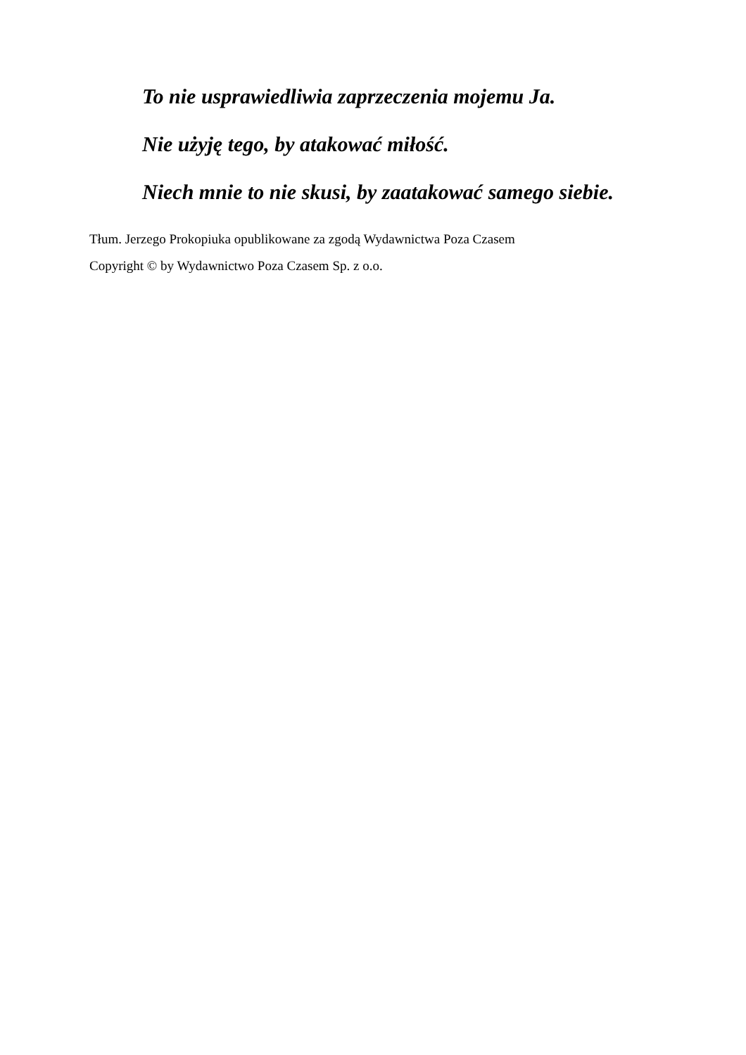To nie usprawiedliwia zaprzeczenia mojemu Ja.
Nie użyję tego, by atakować miłość.
Niech mnie to nie skusi, by zaatakować samego siebie.
Tłum. Jerzego Prokopiuka opublikowane za zgodą Wydawnictwa Poza Czasem
Copyright © by Wydawnictwo Poza Czasem Sp. z o.o.